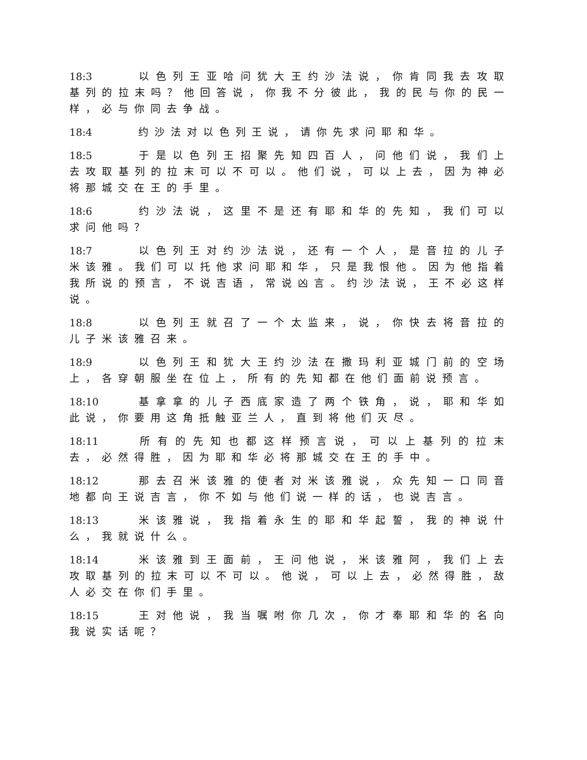18:3 以色列王亚哈问犹大王约沙法说，你肯同我去攻取基列的拉末吗？他回答说，你我不分彼此，我的民与你的民一样，必与你同去争战。
18:4 约沙法对以色列王说，请你先求问耶和华。
18:5 于是以色列王招聚先知四百人，问他们说，我们上去攻取基列的拉末可以不可以。他们说，可以上去，因为神必将那城交在王的手里。
18:6 约沙法说，这里不是还有耶和华的先知，我们可以求问他吗？
18:7 以色列王对约沙法说，还有一个人，是音拉的儿子米该雅。我们可以托他求问耶和华，只是我恨他。因为他指着我所说的预言，不说吉语，常说凶言。约沙法说，王不必这样说。
18:8 以色列王就召了一个太监来，说，你快去将音拉的儿子米该雅召来。
18:9 以色列王和犹大王约沙法在撒玛利亚城门前的空场上，各穿朝服坐在位上，所有的先知都在他们面前说预言。
18:10 基拿拿的儿子西底家造了两个铁角，说，耶和华如此说，你要用这角抵触亚兰人，直到将他们灭尽。
18:11 所有的先知也都这样预言说，可以上基列的拉末去，必然得胜，因为耶和华必将那城交在王的手中。
18:12 那去召米该雅的使者对米该雅说，众先知一口同音地都向王说吉言，你不如与他们说一样的话，也说吉言。
18:13 米该雅说，我指着永生的耶和华起誓，我的神说什么，我就说什么。
18:14 米该雅到王面前，王问他说，米该雅阿，我们上去攻取基列的拉末可以不可以。他说，可以上去，必然得胜，敌人必交在你们手里。
18:15 王对他说，我当嘱咐你几次，你才奉耶和华的名向我说实话呢？